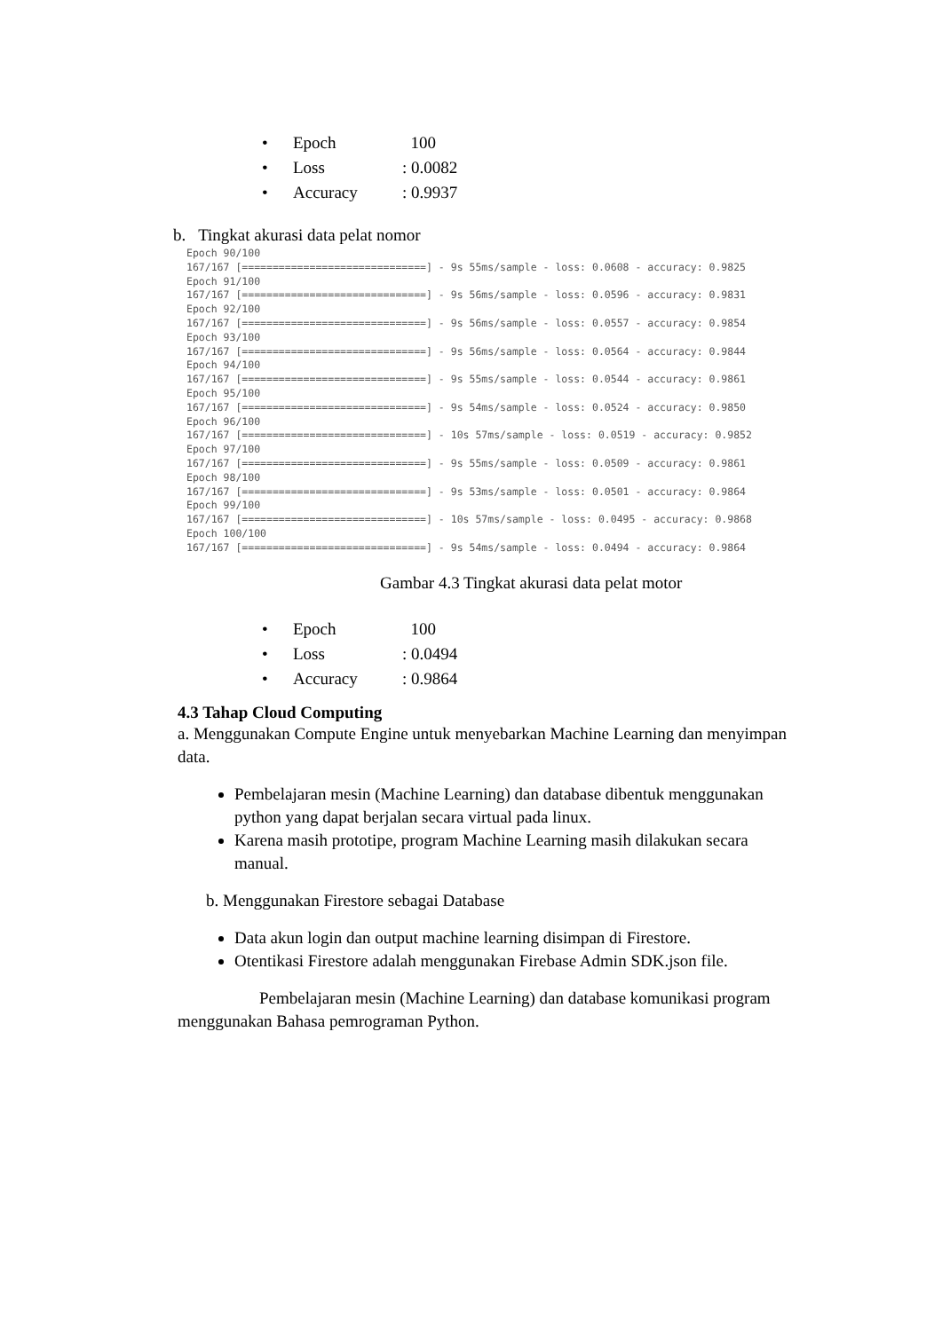• Epoch 100
• Loss: 0.0082
• Accuracy: 0.9937
b. Tingkat akurasi data pelat nomor
Epoch 90/100 167/167 [==============================] - 9s 55ms/sample - loss: 0.0608 - accuracy: 0.9825 Epoch 91/100 167/167 [==============================] - 9s 56ms/sample - loss: 0.0596 - accuracy: 0.9831 Epoch 92/100 167/167 [==============================] - 9s 56ms/sample - loss: 0.0557 - accuracy: 0.9854 Epoch 93/100 167/167 [==============================] - 9s 56ms/sample - loss: 0.0564 - accuracy: 0.9844 Epoch 94/100 167/167 [==============================] - 9s 55ms/sample - loss: 0.0544 - accuracy: 0.9861 Epoch 95/100 167/167 [==============================] - 9s 54ms/sample - loss: 0.0524 - accuracy: 0.9850 Epoch 96/100 167/167 [==============================] - 10s 57ms/sample - loss: 0.0519 - accuracy: 0.9852 Epoch 97/100 167/167 [==============================] - 9s 55ms/sample - loss: 0.0509 - accuracy: 0.9861 Epoch 98/100 167/167 [==============================] - 9s 53ms/sample - loss: 0.0501 - accuracy: 0.9864 Epoch 99/100 167/167 [==============================] - 10s 57ms/sample - loss: 0.0495 - accuracy: 0.9868 Epoch 100/100 167/167 [==============================] - 9s 54ms/sample - loss: 0.0494 - accuracy: 0.9864
Gambar 4.3 Tingkat akurasi data pelat motor
• Epoch 100
• Loss: 0.0494
• Accuracy: 0.9864
4.3 Tahap Cloud Computing
a. Menggunakan Compute Engine untuk menyebarkan Machine Learning dan menyimpan data.
Pembelajaran mesin (Machine Learning) dan database dibentuk menggunakan python yang dapat berjalan secara virtual pada linux.
Karena masih prototipe, program Machine Learning masih dilakukan secara manual.
b. Menggunakan Firestore sebagai Database
Data akun login dan output machine learning disimpan di Firestore.
Otentikasi Firestore adalah menggunakan Firebase Admin SDK.json file.
Pembelajaran mesin (Machine Learning) dan database komunikasi program menggunakan Bahasa pemrograman Python.